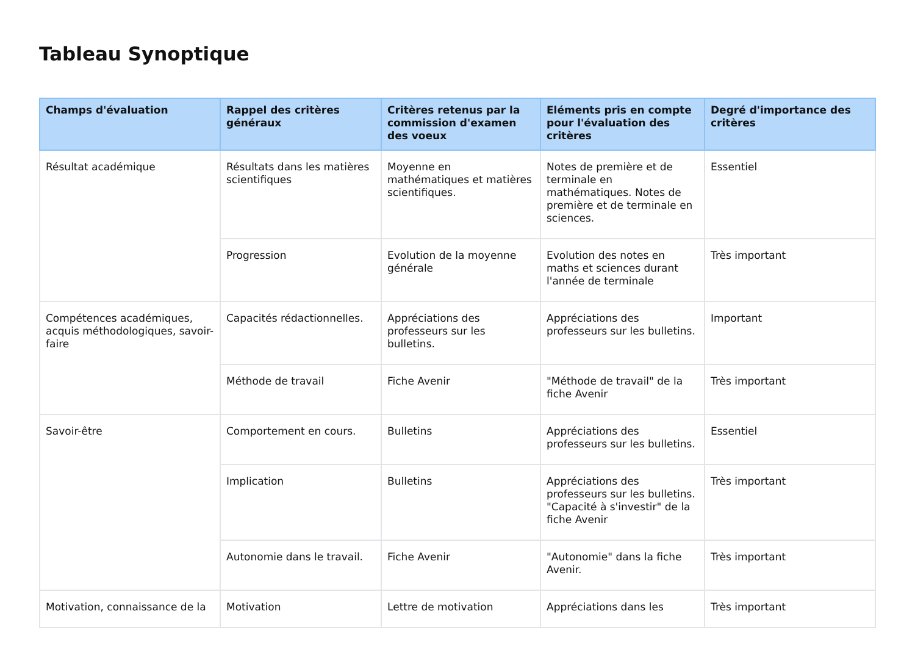Tableau Synoptique
| Champs d'évaluation | Rappel des critères généraux | Critères retenus par la commission d'examen des voeux | Eléments pris en compte pour l'évaluation des critères | Degré d'importance des critères |
| --- | --- | --- | --- | --- |
| Résultat académique | Résultats dans les matières scientifiques | Moyenne en mathématiques et matières scientifiques. | Notes de première et de terminale en mathématiques. Notes de première et de terminale en sciences. | Essentiel |
| | Progression | Evolution de la moyenne générale | Evolution des notes en maths et sciences durant l'année de terminale | Très important |
| Compétences académiques, acquis méthodologiques, savoir-faire | Capacités rédactionnelles. | Appréciations des professeurs sur les bulletins. | Appréciations des professeurs sur les bulletins. | Important |
| | Méthode de travail | Fiche Avenir | "Méthode de travail" de la fiche Avenir | Très important |
| Savoir-être | Comportement en cours. | Bulletins | Appréciations des professeurs sur les bulletins. | Essentiel |
| | Implication | Bulletins | Appréciations des professeurs sur les bulletins. "Capacité à s'investir" de la fiche Avenir | Très important |
| | Autonomie dans le travail. | Fiche Avenir | "Autonomie" dans la fiche Avenir. | Très important |
| Motivation, connaissance de la | Motivation | Lettre de motivation | Appréciations dans les | Très important |